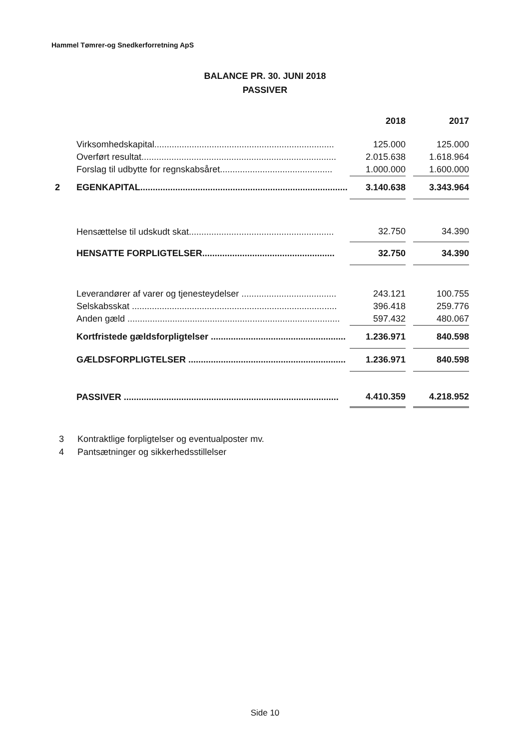Hammel Tømrer-og Snedkerforretning ApS
BALANCE PR. 30. JUNI 2018
PASSIVER
| | | 2018 | | 2017 |
| --- | --- | --- | --- | --- |
| | Virksomhedskapital........................................................................ | 125.000 | | 125.000 |
| | Overført resultat.............................................................................. | 2.015.638 | | 1.618.964 |
| | Forslag til udbytte for regnskabsåret............................................. | 1.000.000 | | 1.600.000 |
| 2 | EGENKAPITAL................................................................................... | 3.140.638 | | 3.343.964 |
| | Hensættelse til udskudt skat.......................................................... | 32.750 | | 34.390 |
| | HENSATTE FORPLIGTELSER..................................................... | 32.750 | | 34.390 |
| | Leverandører af varer og tjenesteydelser ...................................... | 243.121 | | 100.755 |
| | Selskabsskat .................................................................................. | 396.418 | | 259.776 |
| | Anden gæld ..................................................................................... | 597.432 | | 480.067 |
| | Kortfristede gældsforpligtelser ...................................................... | 1.236.971 | | 840.598 |
| | GÆLDSFORPLIGTELSER ............................................................... | 1.236.971 | | 840.598 |
| | PASSIVER ...................................................................................... | 4.410.359 | | 4.218.952 |
3 Kontraktlige forpligtelser og eventualposter mv.
4 Pantsætninger og sikkerhedsstillelser
Side 10